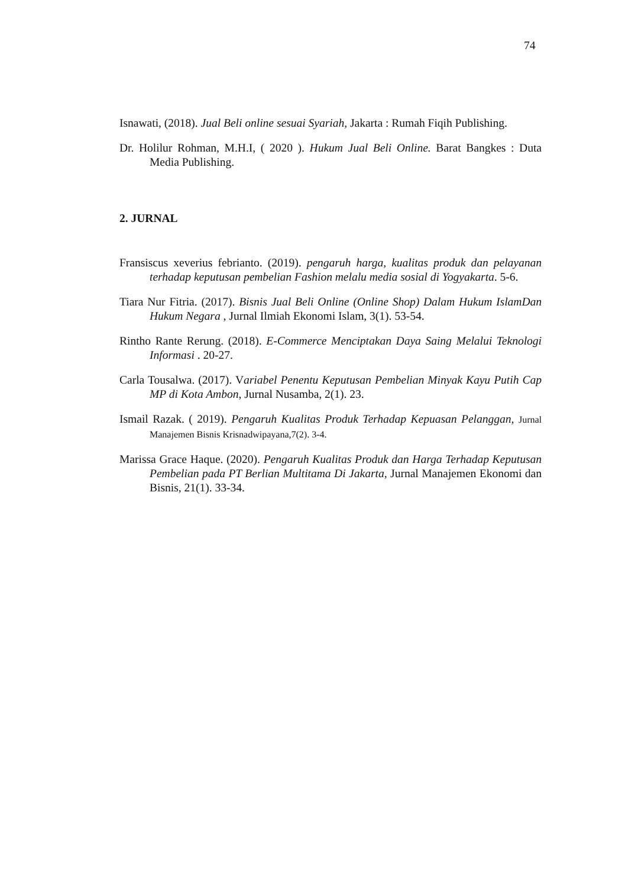74
Isnawati, (2018). Jual Beli online sesuai Syariah, Jakarta : Rumah Fiqih Publishing.
Dr. Holilur Rohman, M.H.I, ( 2020 ). Hukum Jual Beli Online. Barat Bangkes : Duta Media Publishing.
2. JURNAL
Fransiscus xeverius febrianto. (2019). pengaruh harga, kualitas produk dan pelayanan terhadap keputusan pembelian Fashion melalu media sosial di Yogyakarta. 5-6.
Tiara Nur Fitria. (2017). Bisnis Jual Beli Online (Online Shop) Dalam Hukum IslamDan Hukum Negara , Jurnal Ilmiah Ekonomi Islam, 3(1). 53-54.
Rintho Rante Rerung. (2018). E-Commerce Menciptakan Daya Saing Melalui Teknologi Informasi . 20-27.
Carla Tousalwa. (2017). Variabel Penentu Keputusan Pembelian Minyak Kayu Putih Cap MP di Kota Ambon, Jurnal Nusamba, 2(1). 23.
Ismail Razak. ( 2019). Pengaruh Kualitas Produk Terhadap Kepuasan Pelanggan, Jurnal Manajemen Bisnis Krisnadwipayana,7(2). 3-4.
Marissa Grace Haque. (2020). Pengaruh Kualitas Produk dan Harga Terhadap Keputusan Pembelian pada PT Berlian Multitama Di Jakarta, Jurnal Manajemen Ekonomi dan Bisnis, 21(1). 33-34.